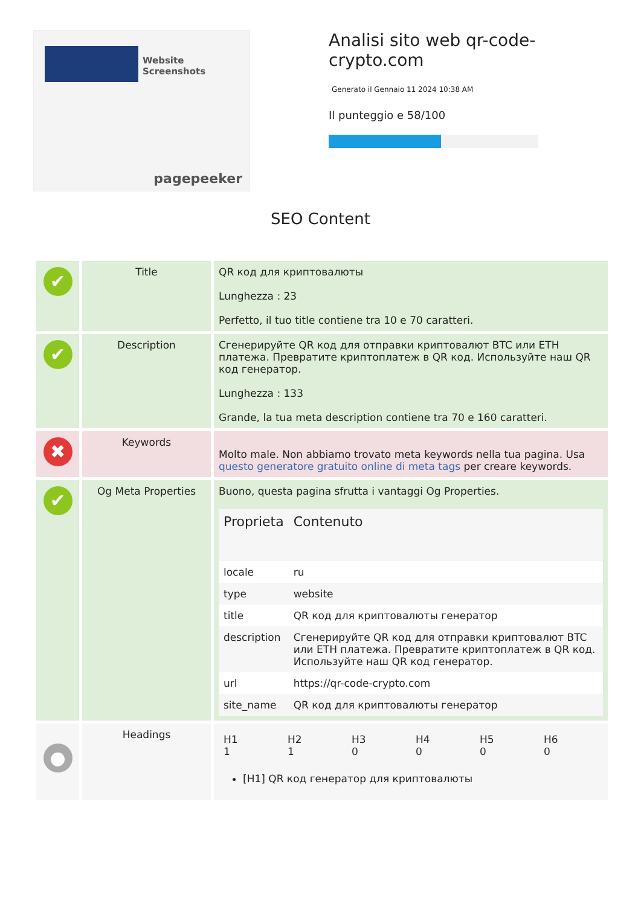Website Screenshots
pagepeeker
Analisi sito web qr-code-crypto.com
Generato il Gennaio 11 2024 10:38 AM
Il punteggio e 58/100
SEO Content
| ✔ | Title | QR код для криптовалюты Lunghezza : 23 Perfetto, il tuo title contiene tra 10 e 70 caratteri. |
| ✔ | Description | Сгенерируйте QR код для отправки криптовалют BTC или ETH платежа. Превратите криптоплатеж в QR код. Используйте наш QR код генератор. Lunghezza : 133 Grande, la tua meta description contiene tra 70 e 160 caratteri. |
| ✖ | Keywords | Molto male. Non abbiamo trovato meta keywords nella tua pagina. Usa questo generatore gratuito online di meta tags per creare keywords. |
| ✔ | Og Meta Properties | Buono, questa pagina sfrutta i vantaggi Og Properties. / Proprieta / Contenuto / / --- / --- / / locale / ru / / type / website / / title / QR код для криптовалюты генератор / / description / Сгенерируйте QR код для отправки криптовалют BTC или ETH платежа. Превратите криптоплатеж в QR код. Используйте наш QR код генератор. / / url / https://qr-code-crypto.com / / site_name / QR код для криптовалюты генератор / |
| ● | Headings | / H1 1 / H2 1 / H3 0 / H4 0 / H5 0 / H6 0 / [H1] QR код генератор для криптовалюты |